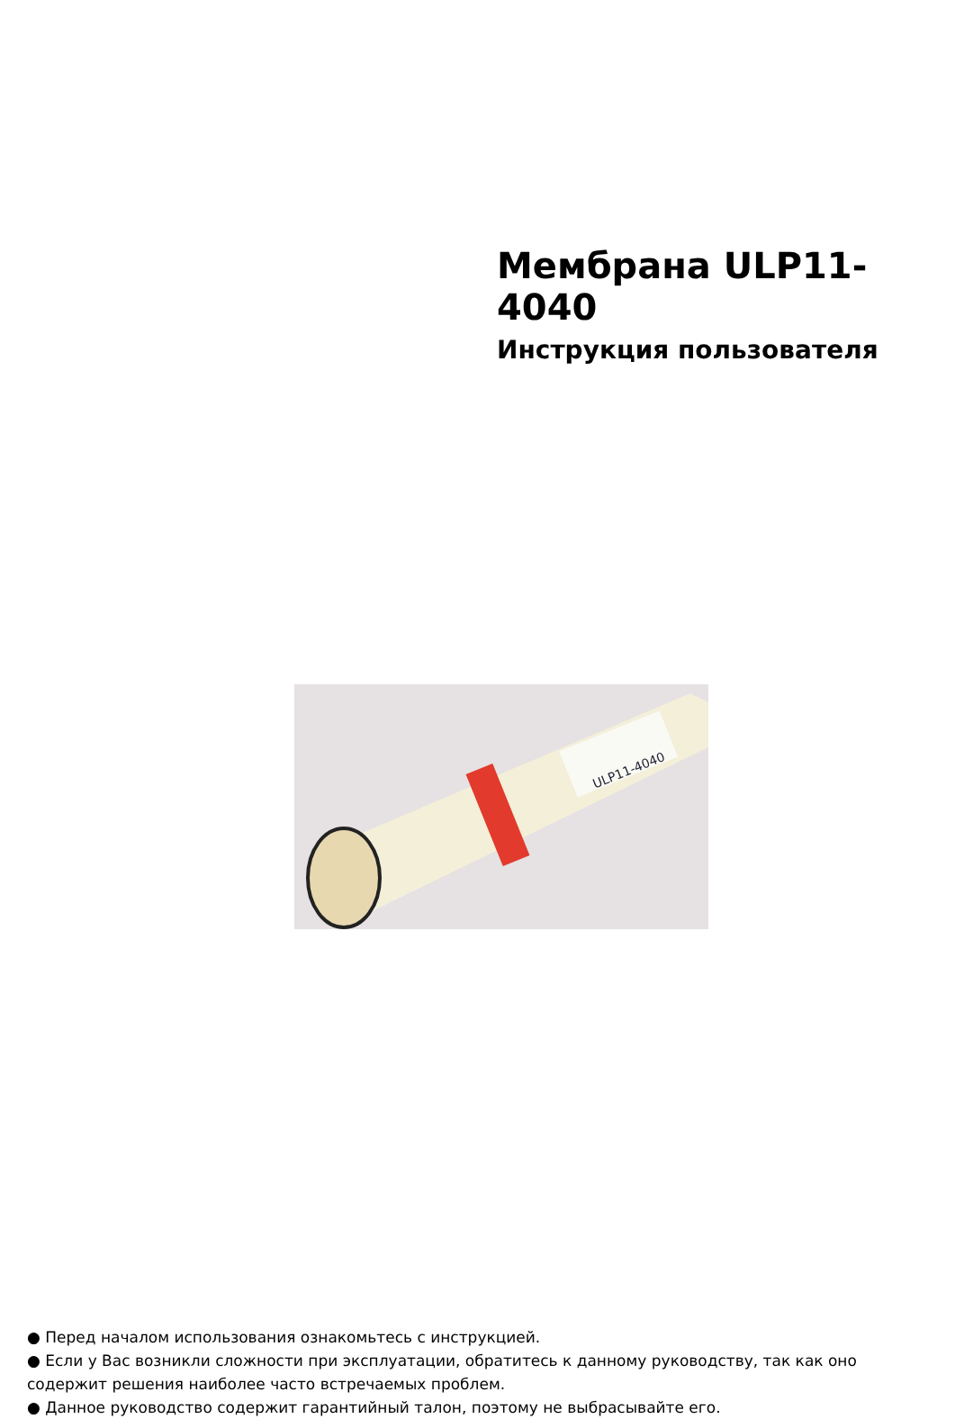Мембрана ULP11-4040
Инструкция пользователя
ULP11-4040
● Перед началом использования ознакомьтесь с инструкцией.
● Если у Вас возникли сложности при эксплуатации, обратитесь к данному руководству, так как оно содержит решения наиболее часто встречаемых проблем.
● Данное руководство содержит гарантийный талон, поэтому не выбрасывайте его.